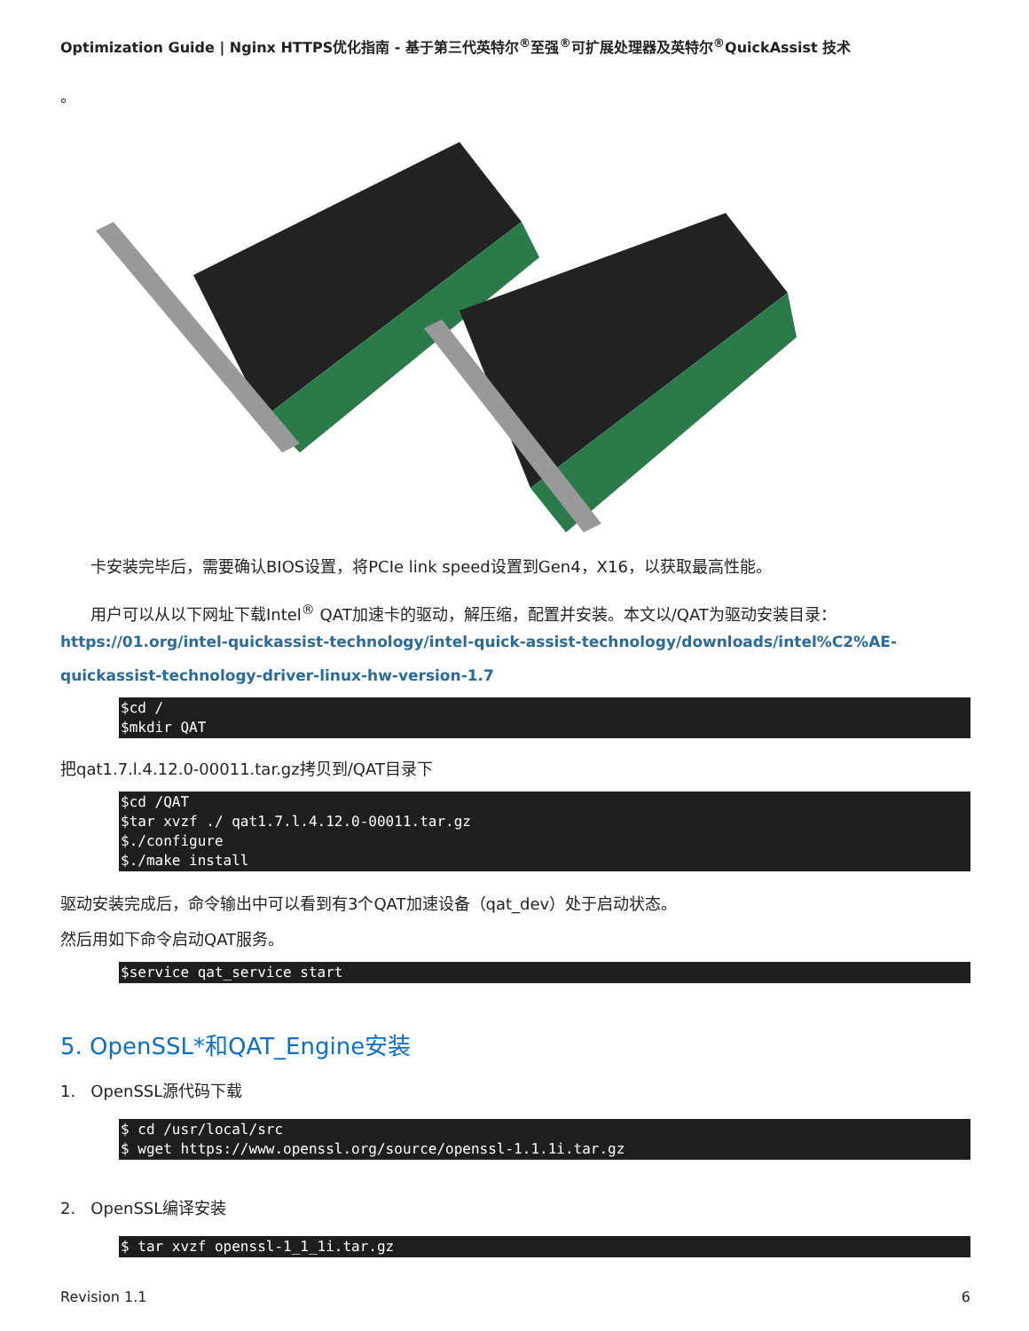Optimization Guide | Nginx HTTPS优化指南 - 基于第三代英特尔<sup>®</sup>至强<sup>®</sup>可扩展处理器及英特尔<sup>®</sup>QuickAssist 技术
。
卡安装完毕后，需要确认BIOS设置，将PCIe link speed设置到Gen4，X16，以获取最高性能。
用户可以从以下网址下载Intel<sup>®</sup> QAT加速卡的驱动，解压缩，配置并安装。本文以/QAT为驱动安装目录：
https://01.org/intel-quickassist-technology/intel-quick-assist-technology/downloads/intel%C2%AE-quickassist-technology-driver-linux-hw-version-1.7
$cd / $mkdir QAT
把qat1.7.l.4.12.0-00011.tar.gz拷贝到/QAT目录下
$cd /QAT $tar xvzf ./ qat1.7.l.4.12.0-00011.tar.gz $./configure $./make install
驱动安装完成后，命令输出中可以看到有3个QAT加速设备（qat_dev）处于启动状态。
然后用如下命令启动QAT服务。
$service qat_service start
5. OpenSSL*和QAT_Engine安装
1. OpenSSL源代码下载
$ cd /usr/local/src $ wget https://www.openssl.org/source/openssl-1.1.1i.tar.gz
2. OpenSSL编译安装
$ tar xvzf openssl-1_1_1i.tar.gz
Revision 1.1 6